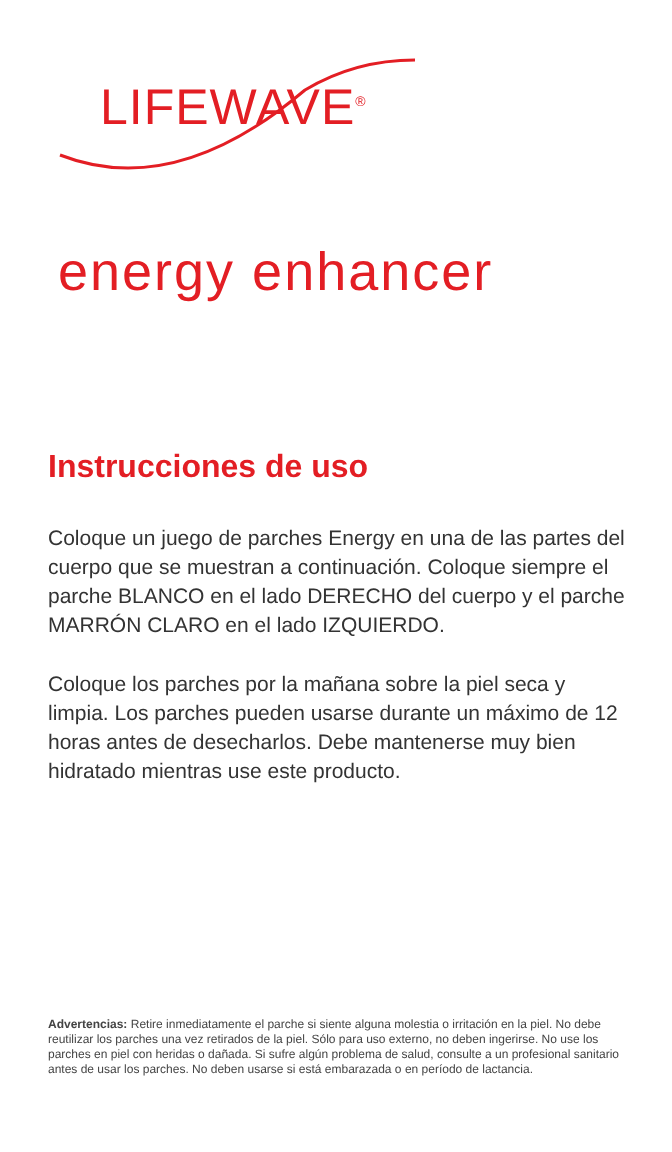LIFEWAVE<sup>®</sup>
energy enhancer
Instrucciones de uso
Coloque un juego de parches Energy en una de las partes del cuerpo que se muestran a continuación. Coloque siempre el parche BLANCO en el lado DERECHO del cuerpo y el parche MARRÓN CLARO en el lado IZQUIERDO.
Coloque los parches por la mañana sobre la piel seca y limpia. Los parches pueden usarse durante un máximo de 12 horas antes de desecharlos. Debe mantenerse muy bien hidratado mientras use este producto.
Advertencias: Retire inmediatamente el parche si siente alguna molestia o irritación en la piel. No debe reutilizar los parches una vez retirados de la piel. Sólo para uso externo, no deben ingerirse. No use los parches en piel con heridas o dañada. Si sufre algún problema de salud, consulte a un profesional sanitario antes de usar los parches. No deben usarse si está embarazada o en período de lactancia.